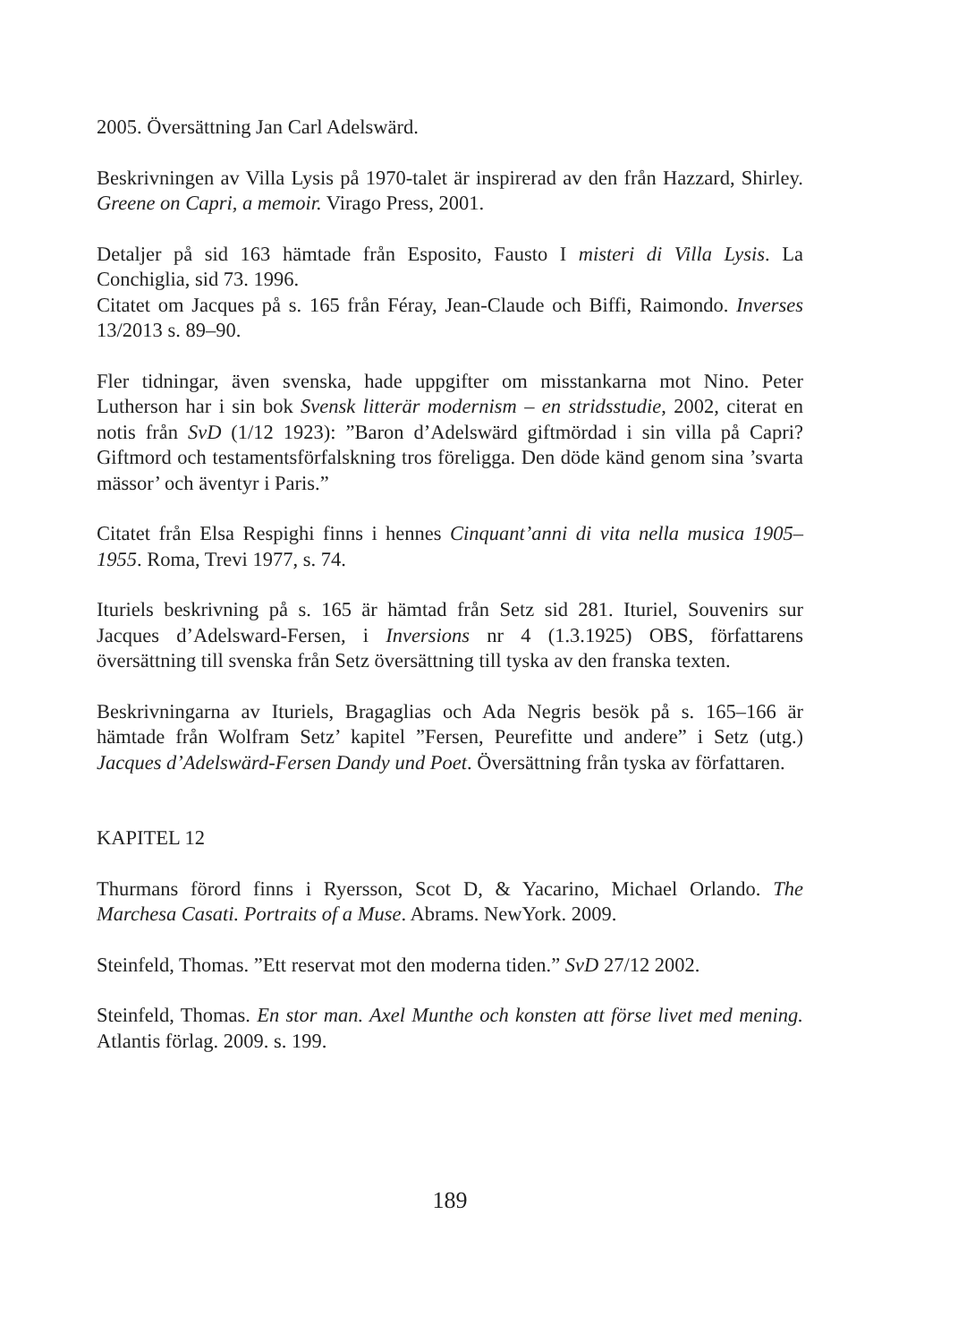2005. Översättning Jan Carl Adelswärd.
Beskrivningen av Villa Lysis på 1970-talet är inspirerad av den från Hazzard, Shirley. Greene on Capri, a memoir. Virago Press, 2001.
Detaljer på sid 163 hämtade från Esposito, Fausto I misteri di Villa Lysis. La Conchiglia, sid 73. 1996.
Citatet om Jacques på s. 165 från Féray, Jean-Claude och Biffi, Raimondo. Inverses 13/2013 s. 89–90.
Fler tidningar, även svenska, hade uppgifter om misstankarna mot Nino. Peter Lutherson har i sin bok Svensk litterär modernism – en stridsstudie, 2002, citerat en notis från SvD (1/12 1923): ”Baron d’Adelswärd giftmördad i sin villa på Capri? Giftmord och testamentsförfalskning tros föreligga. Den döde känd genom sina ’svarta mässor’ och äventyr i Paris.”
Citatet från Elsa Respighi finns i hennes Cinquant’anni di vita nella musica 1905–1955. Roma, Trevi 1977, s. 74.
Ituriels beskrivning på s. 165 är hämtad från Setz sid 281. Ituriel, Souvenirs sur Jacques d’Adelsward-Fersen, i Inversions nr 4 (1.3.1925) OBS, författarens översättning till svenska från Setz översättning till tyska av den franska texten.
Beskrivningarna av Ituriels, Bragaglias och Ada Negris besök på s. 165–166 är hämtade från Wolfram Setz’ kapitel ”Fersen, Peurefitte und andere” i Setz (utg.) Jacques d’Adelswärd-Fersen Dandy und Poet. Översättning från tyska av författaren.
KAPITEL 12
Thurmans förord finns i Ryersson, Scot D, & Yacarino, Michael Orlando. The Marchesa Casati. Portraits of a Muse. Abrams. NewYork. 2009.
Steinfeld, Thomas. ”Ett reservat mot den moderna tiden.” SvD 27/12 2002.
Steinfeld, Thomas. En stor man. Axel Munthe och konsten att förse livet med mening. Atlantis förlag. 2009. s. 199.
189